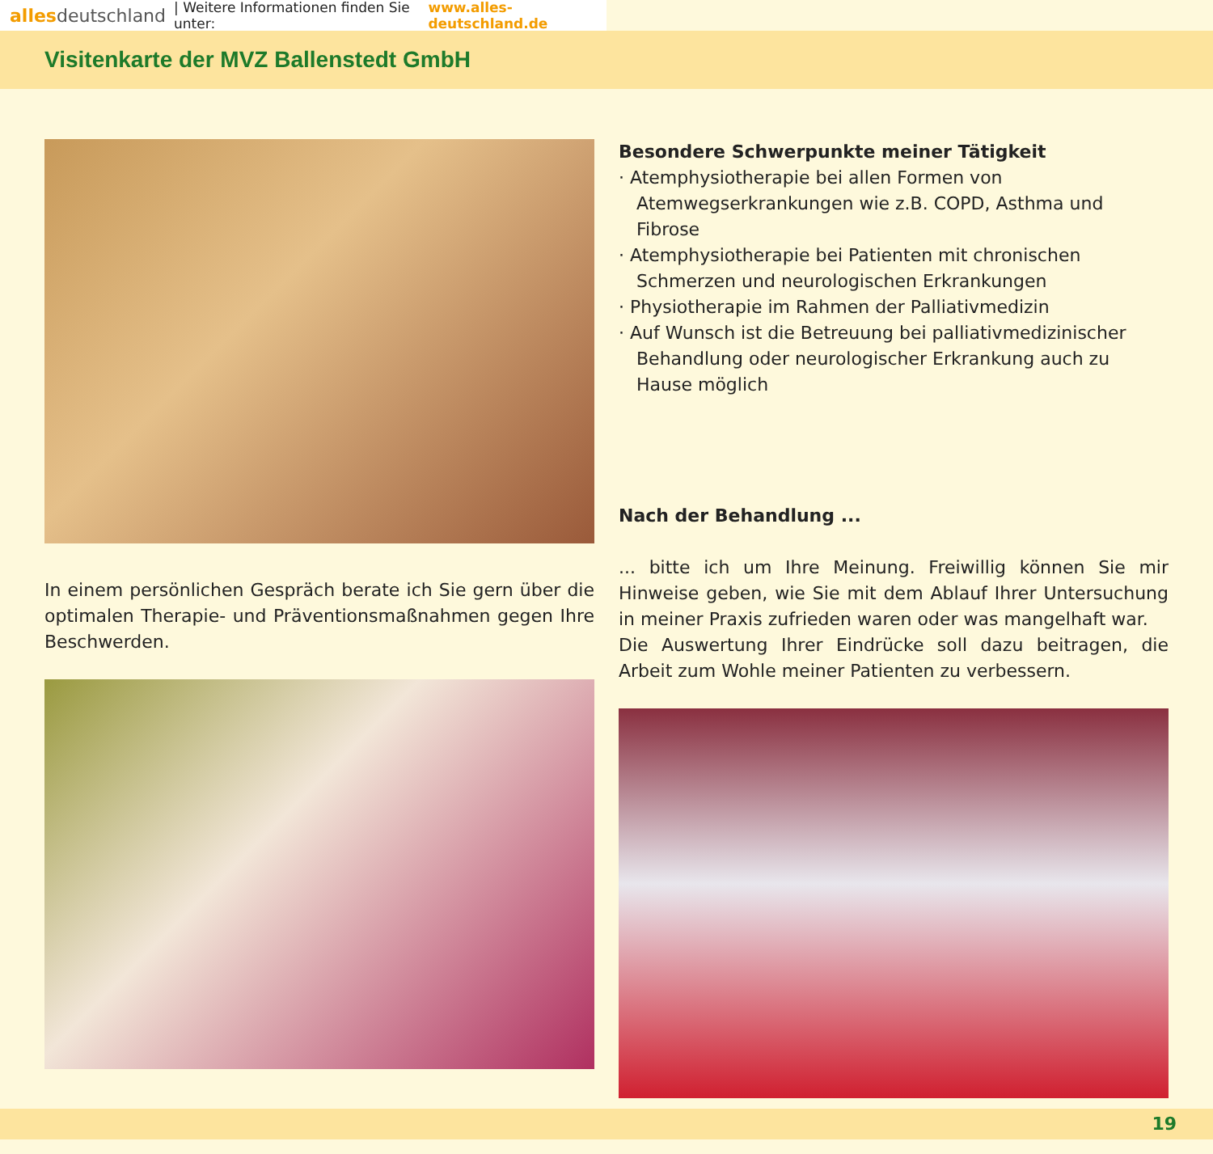alles deutschland | Weitere Informationen finden Sie unter: www.alles-deutschland.de
Visitenkarte der MVZ Ballenstedt GmbH
In einem persönlichen Gespräch berate ich Sie gern über die optimalen Therapie- und Präventionsmaßnahmen gegen Ihre Beschwerden.
Besondere Schwerpunkte meiner Tätigkeit
· Atemphysiotherapie bei allen Formen von Atemwegserkrankungen wie z.B. COPD, Asthma und Fibrose
· Atemphysiotherapie bei Patienten mit chronischen Schmerzen und neurologischen Erkrankungen
· Physiotherapie im Rahmen der Palliativmedizin
· Auf Wunsch ist die Betreuung bei palliativmedizinischer Behandlung oder neurologischer Erkrankung auch zu Hause möglich
Nach der Behandlung ...
... bitte ich um Ihre Meinung. Freiwillig können Sie mir Hinweise geben, wie Sie mit dem Ablauf Ihrer Untersuchung in meiner Praxis zufrieden waren oder was mangelhaft war.
Die Auswertung Ihrer Eindrücke soll dazu beitragen, die Arbeit zum Wohle meiner Patienten zu verbessern.
19